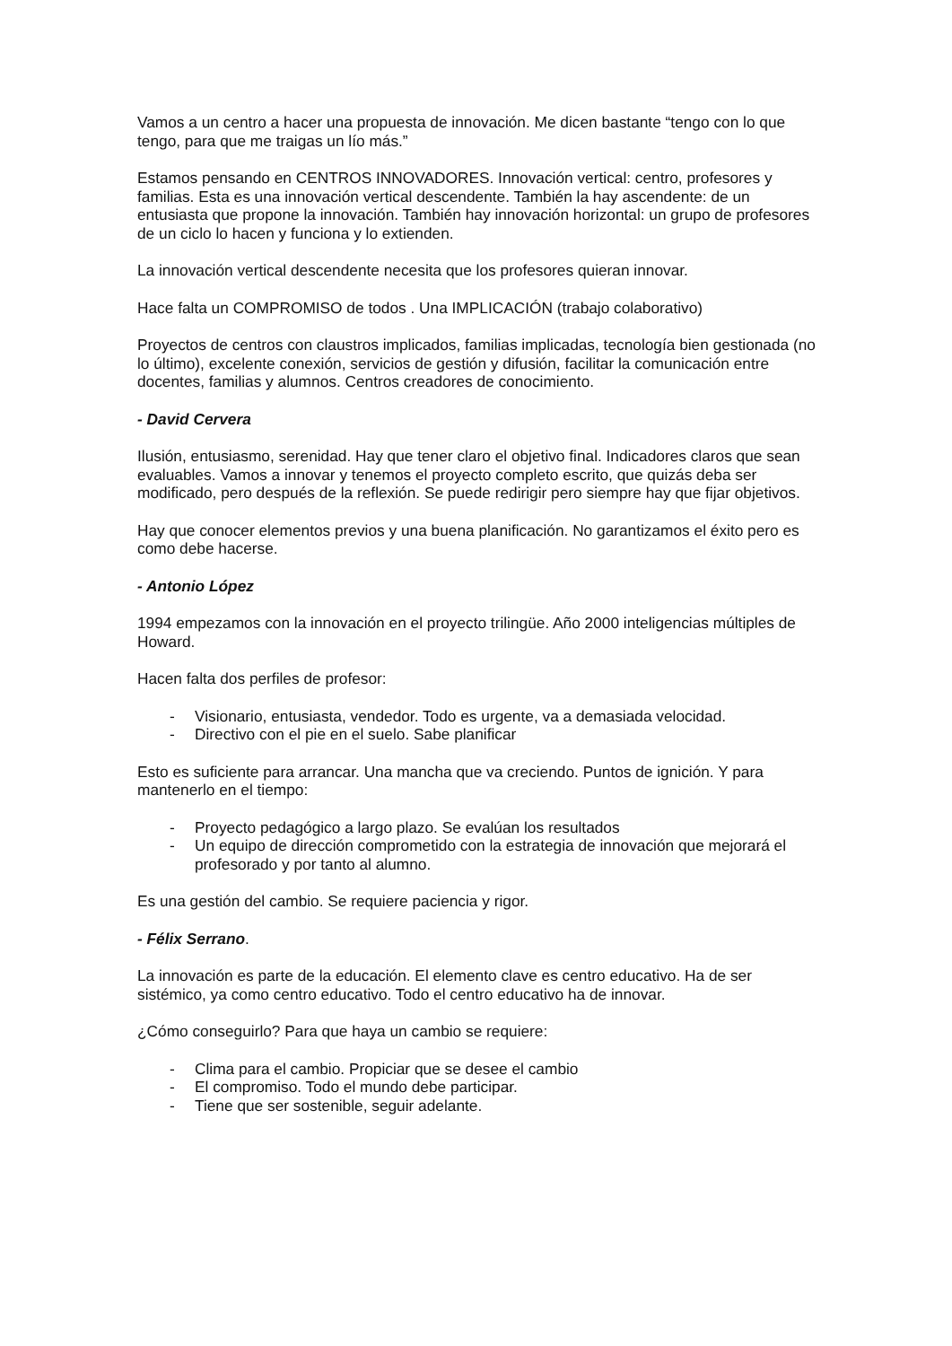Vamos a un centro a hacer una propuesta de innovación. Me dicen bastante “tengo con lo que tengo, para que me traigas un lío más.”
Estamos pensando en CENTROS INNOVADORES. Innovación vertical: centro, profesores y familias. Esta es una innovación vertical descendente. También la hay ascendente: de un entusiasta que propone la innovación. También hay innovación horizontal: un grupo de profesores de un ciclo lo hacen y funciona y lo extienden.
La innovación vertical descendente necesita que los profesores quieran innovar.
Hace falta un COMPROMISO de todos . Una IMPLICACIÓN (trabajo colaborativo)
Proyectos de centros con claustros implicados, familias implicadas, tecnología bien gestionada (no lo último), excelente conexión, servicios de gestión y difusión, facilitar la comunicación entre docentes, familias y alumnos. Centros creadores de conocimiento.
- David Cervera
Ilusión, entusiasmo, serenidad. Hay que tener claro el objetivo final. Indicadores claros que sean evaluables. Vamos a innovar y tenemos el proyecto completo escrito, que quizás deba ser modificado, pero después de la reflexión. Se puede redirigir pero siempre hay que fijar objetivos.
Hay que conocer elementos previos y una buena planificación. No garantizamos el éxito pero es como debe hacerse.
- Antonio López
1994 empezamos con la innovación en el proyecto trilingüe. Año 2000 inteligencias múltiples de Howard.
Hacen falta dos perfiles de profesor:
- Visionario, entusiasta, vendedor. Todo es urgente, va a demasiada velocidad.
- Directivo con el pie en el suelo. Sabe planificar
Esto es suficiente para arrancar. Una mancha que va creciendo. Puntos de ignición. Y para mantenerlo en el tiempo:
- Proyecto pedagógico a largo plazo. Se evalúan los resultados
- Un equipo de dirección comprometido con la estrategia de innovación que mejorará el profesorado y por tanto al alumno.
Es una gestión del cambio. Se requiere paciencia y rigor.
- Félix Serrano.
La innovación es parte de la educación. El elemento clave es centro educativo. Ha de ser sistémico, ya como centro educativo. Todo el centro educativo ha de innovar.
¿Cómo conseguirlo? Para que haya un cambio se requiere:
- Clima para el cambio. Propiciar que se desee el cambio
- El compromiso. Todo el mundo debe participar.
- Tiene que ser sostenible, seguir adelante.